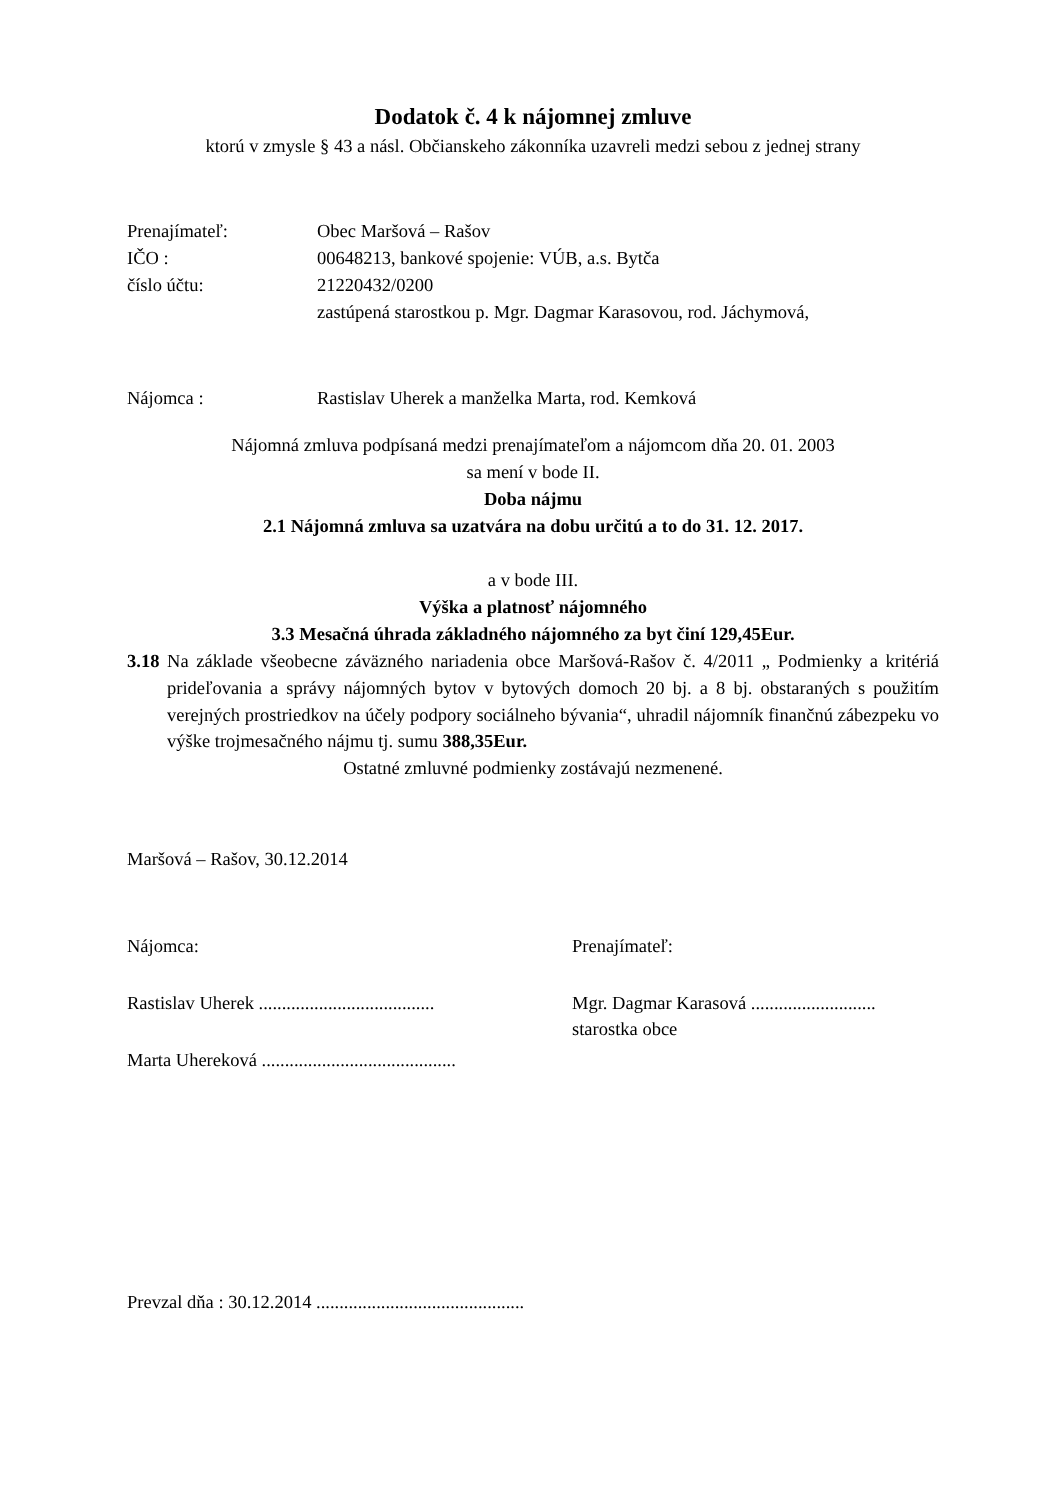Dodatok č. 4 k nájomnej zmluve
ktorú v zmysle § 43 a násl. Občianskeho zákonníka uzavreli medzi sebou z jednej strany
Prenajímateľ: Obec Maršová – Rašov
IČO : 00648213, bankové spojenie: VÚB, a.s. Bytča
číslo účtu: 21220432/0200
zastúpená starostkou p. Mgr. Dagmar Karasovou, rod. Jáchymová,
Nájomca : Rastislav Uherek a manželka Marta, rod. Kemková
Nájomná zmluva podpísaná medzi prenajímateľom a nájomcom dňa 20. 01. 2003
sa mení v bode II.
Doba nájmu
2.1 Nájomná zmluva sa uzatvára na dobu určitú a to do 31. 12. 2017.
a v bode III.
Výška a platnosť nájomného
3.3 Mesačná úhrada základného nájomného za byt činí 129,45Eur.
3.18 Na základe všeobecne záväzného nariadenia obce Maršová-Rašov č. 4/2011 „ Podmienky a kritériá prideľovania a správy nájomných bytov v bytových domoch 20 bj. a 8 bj. obstaraných s použitím verejných prostriedkov na účely podpory sociálneho bývania“, uhradil nájomník finančnú zábezpeku vo výške trojmesačného nájmu tj. sumu 388,35Eur.
Ostatné zmluvné podmienky zostávajú nezmenené.
Maršová – Rašov, 30.12.2014
Nájomca: Prenajímateľ:
Rastislav Uherek ......................................
Mgr. Dagmar Karasová ...........................
starostka obce
Marta Uhereková ..........................................
Prevzal dňa : 30.12.2014 .............................................